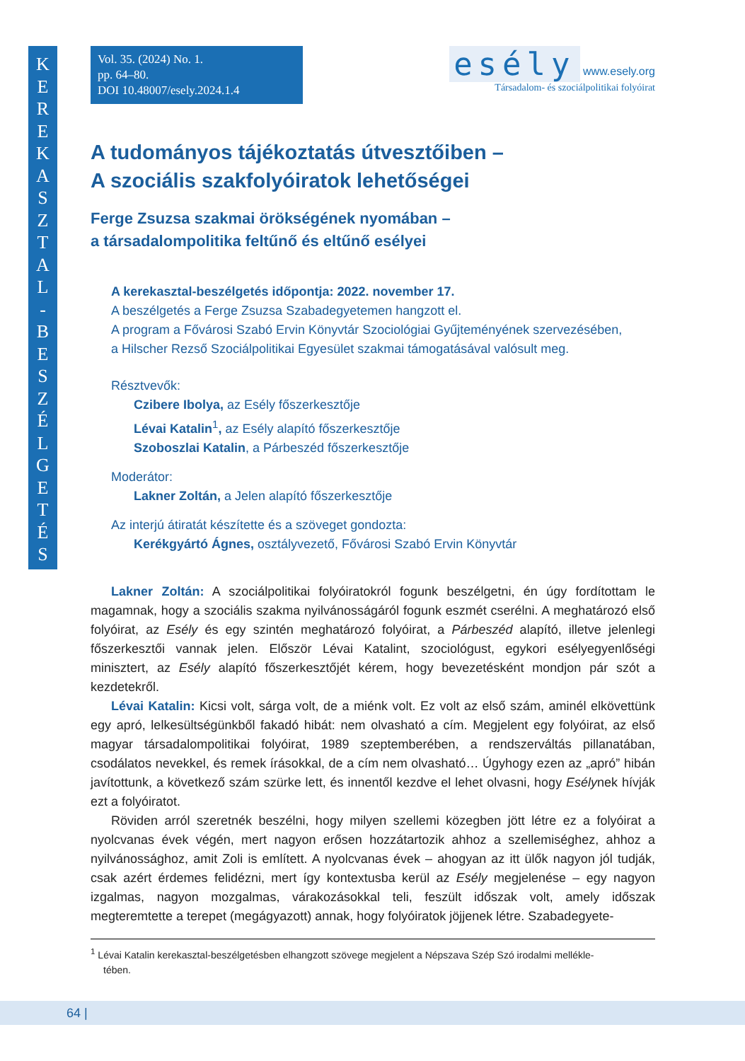K
E
R
E
K
A
S
Z
T
A
L
-
B
E
S
Z
É
L
G
E
T
É
S
Vol. 35. (2024) No. 1.
pp. 64–80.
DOI 10.48007/esely.2024.1.4
esély www.esely.org
Társadalom- és szociálpolitikai folyóirat
A tudományos tájékoztatás útvesztőiben –
A szociális szakfolyóiratok lehetőségei
Ferge Zsuzsa szakmai örökségének nyomában –
a társadalompolitika feltűnő és eltűnő esélyei
A kerekasztal-beszélgetés időpontja: 2022. november 17.
A beszélgetés a Ferge Zsuzsa Szabadegyetemen hangzott el.
A program a Fővárosi Szabó Ervin Könyvtár Szociológiai Gyűjteményének szervezésében,
a Hilscher Rezső Szociálpolitikai Egyesület szakmai támogatásával valósult meg.
Résztvevők:
Czibere Ibolya, az Esély főszerkesztője
Lévai Katalin<sup>1</sup>, az Esély alapító főszerkesztője
Szoboszlai Katalin, a Párbeszéd főszerkesztője
Moderátor:
Lakner Zoltán, a Jelen alapító főszerkesztője
Az interjú átiratát készítette és a szöveget gondozta:
Kerékgyártó Ágnes, osztályvezető, Fővárosi Szabó Ervin Könyvtár
Lakner Zoltán: A szociálpolitikai folyóiratokról fogunk beszélgetni, én úgy fordítottam le magamnak, hogy a szociális szakma nyilvánosságáról fogunk eszmét cserélni. A meghatározó első folyóirat, az Esély és egy szintén meghatározó folyóirat, a Párbeszéd alapító, illetve jelenlegi főszerkesztői vannak jelen. Először Lévai Katalint, szociológust, egykori esélyegyenlőségi minisztert, az Esély alapító főszerkesztőjét kérem, hogy bevezetésként mondjon pár szót a kezdetekről.
Lévai Katalin: Kicsi volt, sárga volt, de a miénk volt. Ez volt az első szám, aminél elkövettünk egy apró, lelkesültségünkből fakadó hibát: nem olvasható a cím. Megjelent egy folyóirat, az első magyar társadalompolitikai folyóirat, 1989 szeptemberében, a rendszerváltás pillanatában, csodálatos nevekkel, és remek írásokkal, de a cím nem olvasható… Úgyhogy ezen az „apró” hibán javítottunk, a következő szám szürke lett, és innentől kezdve el lehet olvasni, hogy Esélynek hívják ezt a folyóiratot.
Röviden arról szeretnék beszélni, hogy milyen szellemi közegben jött létre ez a folyóirat a nyolcvanas évek végén, mert nagyon erősen hozzátartozik ahhoz a szellemiséghez, ahhoz a nyilvánossághoz, amit Zoli is említett. A nyolcvanas évek – ahogyan az itt ülők nagyon jól tudják, csak azért érdemes felidézni, mert így kontextusba kerül az Esély megjelenése – egy nagyon izgalmas, nagyon mozgalmas, várakozásokkal teli, feszült időszak volt, amely időszak megteremtette a terepet (megágyazott) annak, hogy folyóiratok jöjjenek létre. Szabadegyete-
<sup>1</sup> Lévai Katalin kerekasztal-beszélgetésben elhangzott szövege megjelent a Népszava Szép Szó irodalmi mellékle-
tében.
64 |